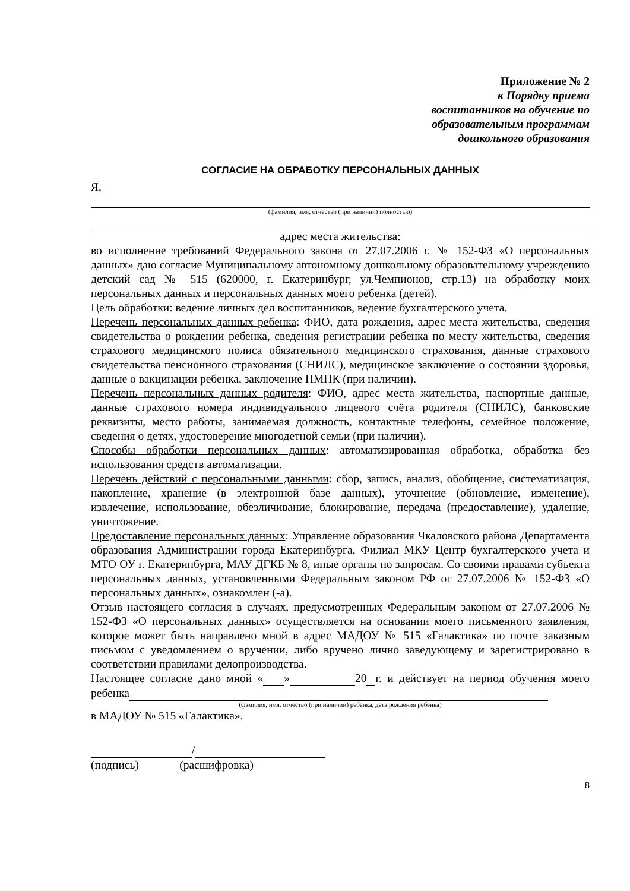Приложение № 2
к Порядку приема
воспитанников на обучение по
образовательным программам
дошкольного образования
СОГЛАСИЕ НА ОБРАБОТКУ ПЕРСОНАЛЬНЫХ ДАННЫХ
Я,
(фамилия, имя, отчество (при наличии) полностью)
адрес места жительства:
во исполнение требований Федерального закона от 27.07.2006 г. № 152-ФЗ «О персональных данных» даю согласие Муниципальному автономному дошкольному образовательному учреждению детский сад № 515 (620000, г. Екатеринбург, ул.Чемпионов, стр.13) на обработку моих персональных данных и персональных данных моего ребенка (детей).
Цель обработки: ведение личных дел воспитанников, ведение бухгалтерского учета.
Перечень персональных данных ребенка: ФИО, дата рождения, адрес места жительства, сведения свидетельства о рождении ребенка, сведения регистрации ребенка по месту жительства, сведения страхового медицинского полиса обязательного медицинского страхования, данные страхового свидетельства пенсионного страхования (СНИЛС), медицинское заключение о состоянии здоровья, данные о вакцинации ребенка, заключение ПМПК (при наличии).
Перечень персональных данных родителя: ФИО, адрес места жительства, паспортные данные, данные страхового номера индивидуального лицевого счёта родителя (СНИЛС), банковские реквизиты, место работы, занимаемая должность, контактные телефоны, семейное положение, сведения о детях, удостоверение многодетной семьи (при наличии).
Способы обработки персональных данных: автоматизированная обработка, обработка без использования средств автоматизации.
Перечень действий с персональными данными: сбор, запись, анализ, обобщение, систематизация, накопление, хранение (в электронной базе данных), уточнение (обновление, изменение), извлечение, использование, обезличивание, блокирование, передача (предоставление), удаление, уничтожение.
Предоставление персональных данных: Управление образования Чкаловского района Департамента образования Администрации города Екатеринбурга, Филиал МКУ Центр бухгалтерского учета и МТО ОУ г. Екатеринбурга, МАУ ДГКБ № 8, иные органы по запросам. Со своими правами субъекта персональных данных, установленными Федеральным законом РФ от 27.07.2006 № 152-ФЗ «О персональных данных», ознакомлен (-а).
Отзыв настоящего согласия в случаях, предусмотренных Федеральным законом от 27.07.2006 № 152-ФЗ «О персональных данных» осуществляется на основании моего письменного заявления, которое может быть направлено мной в адрес МАДОУ № 515 «Галактика» по почте заказным письмом с уведомлением о вручении, либо вручено лично заведующему и зарегистрировано в соответствии правилами делопроизводства.
Настоящее согласие дано мной « » 20 г. и действует на период обучения моего ребенка
(фамилия, имя, отчество (при наличии) ребёнка, дата рождения ребенка)
в МАДОУ № 515 «Галактика».
/
(подпись) (расшифровка)
8